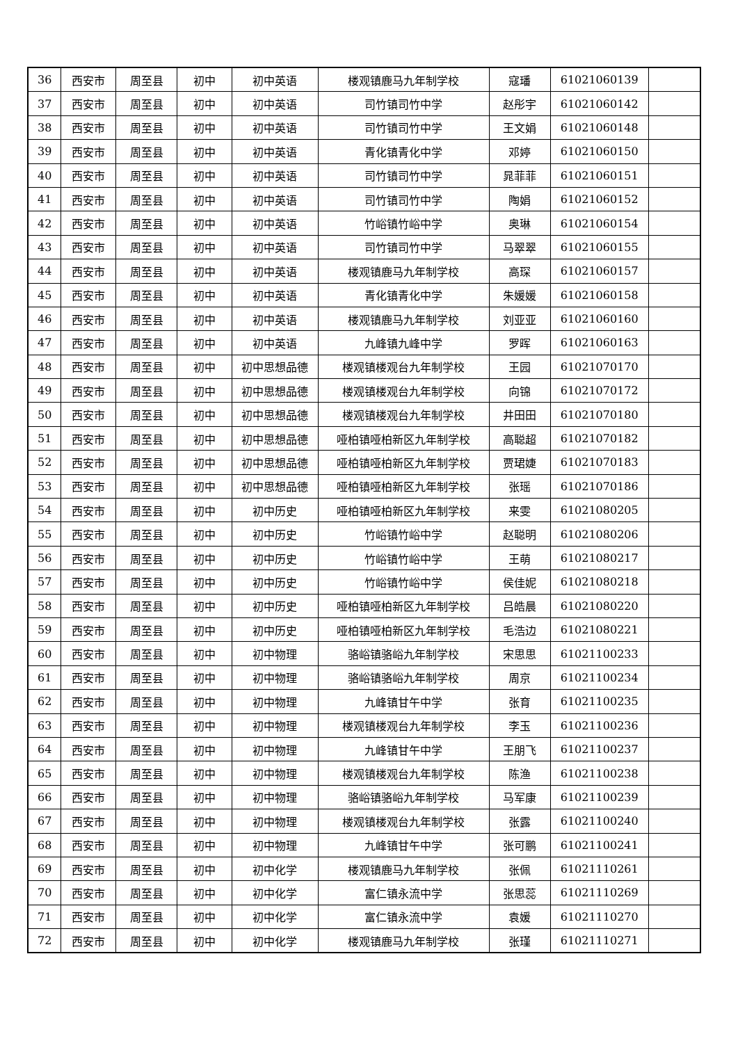| 36 | 西安市 | 周至县 | 初中 | 初中英语 | 楼观镇鹿马九年制学校 | 寇璠 | 61021060139 | |
| 37 | 西安市 | 周至县 | 初中 | 初中英语 | 司竹镇司竹中学 | 赵彤宇 | 61021060142 | |
| 38 | 西安市 | 周至县 | 初中 | 初中英语 | 司竹镇司竹中学 | 王文娟 | 61021060148 | |
| 39 | 西安市 | 周至县 | 初中 | 初中英语 | 青化镇青化中学 | 邓婷 | 61021060150 | |
| 40 | 西安市 | 周至县 | 初中 | 初中英语 | 司竹镇司竹中学 | 晁菲菲 | 61021060151 | |
| 41 | 西安市 | 周至县 | 初中 | 初中英语 | 司竹镇司竹中学 | 陶娟 | 61021060152 | |
| 42 | 西安市 | 周至县 | 初中 | 初中英语 | 竹峪镇竹峪中学 | 奥琳 | 61021060154 | |
| 43 | 西安市 | 周至县 | 初中 | 初中英语 | 司竹镇司竹中学 | 马翠翠 | 61021060155 | |
| 44 | 西安市 | 周至县 | 初中 | 初中英语 | 楼观镇鹿马九年制学校 | 高琛 | 61021060157 | |
| 45 | 西安市 | 周至县 | 初中 | 初中英语 | 青化镇青化中学 | 朱媛媛 | 61021060158 | |
| 46 | 西安市 | 周至县 | 初中 | 初中英语 | 楼观镇鹿马九年制学校 | 刘亚亚 | 61021060160 | |
| 47 | 西安市 | 周至县 | 初中 | 初中英语 | 九峰镇九峰中学 | 罗晖 | 61021060163 | |
| 48 | 西安市 | 周至县 | 初中 | 初中思想品德 | 楼观镇楼观台九年制学校 | 王园 | 61021070170 | |
| 49 | 西安市 | 周至县 | 初中 | 初中思想品德 | 楼观镇楼观台九年制学校 | 向锦 | 61021070172 | |
| 50 | 西安市 | 周至县 | 初中 | 初中思想品德 | 楼观镇楼观台九年制学校 | 井田田 | 61021070180 | |
| 51 | 西安市 | 周至县 | 初中 | 初中思想品德 | 哑柏镇哑柏新区九年制学校 | 高聪超 | 61021070182 | |
| 52 | 西安市 | 周至县 | 初中 | 初中思想品德 | 哑柏镇哑柏新区九年制学校 | 贾珺婕 | 61021070183 | |
| 53 | 西安市 | 周至县 | 初中 | 初中思想品德 | 哑柏镇哑柏新区九年制学校 | 张瑶 | 61021070186 | |
| 54 | 西安市 | 周至县 | 初中 | 初中历史 | 哑柏镇哑柏新区九年制学校 | 来雯 | 61021080205 | |
| 55 | 西安市 | 周至县 | 初中 | 初中历史 | 竹峪镇竹峪中学 | 赵聪明 | 61021080206 | |
| 56 | 西安市 | 周至县 | 初中 | 初中历史 | 竹峪镇竹峪中学 | 王萌 | 61021080217 | |
| 57 | 西安市 | 周至县 | 初中 | 初中历史 | 竹峪镇竹峪中学 | 侯佳妮 | 61021080218 | |
| 58 | 西安市 | 周至县 | 初中 | 初中历史 | 哑柏镇哑柏新区九年制学校 | 吕皓晨 | 61021080220 | |
| 59 | 西安市 | 周至县 | 初中 | 初中历史 | 哑柏镇哑柏新区九年制学校 | 毛浩边 | 61021080221 | |
| 60 | 西安市 | 周至县 | 初中 | 初中物理 | 骆峪镇骆峪九年制学校 | 宋思思 | 61021100233 | |
| 61 | 西安市 | 周至县 | 初中 | 初中物理 | 骆峪镇骆峪九年制学校 | 周京 | 61021100234 | |
| 62 | 西安市 | 周至县 | 初中 | 初中物理 | 九峰镇甘午中学 | 张育 | 61021100235 | |
| 63 | 西安市 | 周至县 | 初中 | 初中物理 | 楼观镇楼观台九年制学校 | 李玉 | 61021100236 | |
| 64 | 西安市 | 周至县 | 初中 | 初中物理 | 九峰镇甘午中学 | 王朋飞 | 61021100237 | |
| 65 | 西安市 | 周至县 | 初中 | 初中物理 | 楼观镇楼观台九年制学校 | 陈渔 | 61021100238 | |
| 66 | 西安市 | 周至县 | 初中 | 初中物理 | 骆峪镇骆峪九年制学校 | 马军康 | 61021100239 | |
| 67 | 西安市 | 周至县 | 初中 | 初中物理 | 楼观镇楼观台九年制学校 | 张露 | 61021100240 | |
| 68 | 西安市 | 周至县 | 初中 | 初中物理 | 九峰镇甘午中学 | 张可鹏 | 61021100241 | |
| 69 | 西安市 | 周至县 | 初中 | 初中化学 | 楼观镇鹿马九年制学校 | 张佩 | 61021110261 | |
| 70 | 西安市 | 周至县 | 初中 | 初中化学 | 富仁镇永流中学 | 张思蕊 | 61021110269 | |
| 71 | 西安市 | 周至县 | 初中 | 初中化学 | 富仁镇永流中学 | 袁媛 | 61021110270 | |
| 72 | 西安市 | 周至县 | 初中 | 初中化学 | 楼观镇鹿马九年制学校 | 张瑾 | 61021110271 | |